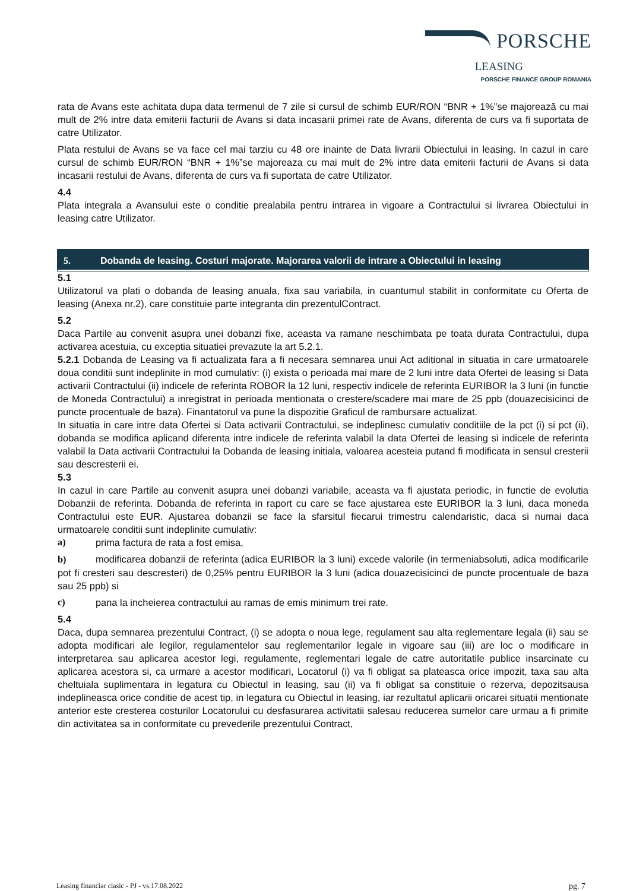PORSCHE
LEASING
PORSCHE FINANCE GROUP ROMANIA
rata de Avans este achitata dupa data termenul de 7 zile si cursul de schimb EUR/RON “BNR + 1%”se majorează cu mai mult de 2% intre data emiterii facturii de Avans si data incasarii primei rate de Avans, diferenta de curs va fi suportata de catre Utilizator.
Plata restului de Avans se va face cel mai tarziu cu 48 ore inainte de Data livrarii Obiectului in leasing. In cazul in care cursul de schimb EUR/RON “BNR + 1%”se majoreaza cu mai mult de 2% intre data emiterii facturii de Avans si data incasarii restului de Avans, diferenta de curs va fi suportata de catre Utilizator.
4.4
Plata integrala a Avansului este o conditie prealabila pentru intrarea in vigoare a Contractului si livrarea Obiectului in leasing catre Utilizator.
5. Dobanda de leasing. Costuri majorate. Majorarea valorii de intrare a Obiectului in leasing
5.1
Utilizatorul va plati o dobanda de leasing anuala, fixa sau variabila, in cuantumul stabilit in conformitate cu Oferta de leasing (Anexa nr.2), care constituie parte integranta din prezentulContract.
5.2
Daca Partile au convenit asupra unei dobanzi fixe, aceasta va ramane neschimbata pe toata durata Contractului, dupa activarea acestuia, cu exceptia situatiei prevazute la art 5.2.1.
5.2.1 Dobanda de Leasing va fi actualizata fara a fi necesara semnarea unui Act aditional in situatia in care urmatoarele doua conditii sunt indeplinite in mod cumulativ: (i) exista o perioada mai mare de 2 luni intre data Ofertei de leasing si Data activarii Contractului (ii) indicele de referinta ROBOR la 12 luni, respectiv indicele de referinta EURIBOR la 3 luni (in functie de Moneda Contractului) a inregistrat in perioada mentionata o crestere/scadere mai mare de 25 ppb (douazecisicinci de puncte procentuale de baza). Finantatorul va pune la dispozitie Graficul de rambursare actualizat.
In situatia in care intre data Ofertei si Data activarii Contractului, se indeplinesc cumulativ conditiile de la pct (i) si pct (ii), dobanda se modifica aplicand diferenta intre indicele de referinta valabil la data Ofertei de leasing si indicele de referinta valabil la Data activarii Contractului la Dobanda de leasing initiala, valoarea acesteia putand fi modificata in sensul cresterii sau descresterii ei.
5.3
In cazul in care Partile au convenit asupra unei dobanzi variabile, aceasta va fi ajustata periodic, in functie de evolutia Dobanzii de referinta. Dobanda de referinta in raport cu care se face ajustarea este EURIBOR la 3 luni, daca moneda Contractului este EUR. Ajustarea dobanzii se face la sfarsitul fiecarui trimestru calendaristic, daca si numai daca urmatoarele conditii sunt indeplinite cumulativ:
a) prima factura de rata a fost emisa,
b) modificarea dobanzii de referinta (adica EURIBOR la 3 luni) excede valorile (in termeniabsoluti, adica modificarile pot fi cresteri sau descresteri) de 0,25% pentru EURIBOR la 3 luni (adica douazecisicinci de puncte procentuale de baza sau 25 ppb) si
c) pana la incheierea contractului au ramas de emis minimum trei rate.
5.4
Daca, dupa semnarea prezentului Contract, (i) se adopta o noua lege, regulament sau alta reglementare legala (ii) sau se adopta modificari ale legilor, regulamentelor sau reglementarilor legale in vigoare sau (iii) are loc o modificare in interpretarea sau aplicarea acestor legi, regulamente, reglementari legale de catre autoritatile publice insarcinate cu aplicarea acestora si, ca urmare a acestor modificari, Locatorul (i) va fi obligat sa plateasca orice impozit, taxa sau alta cheltuiala suplimentara in legatura cu Obiectul in leasing, sau (ii) va fi obligat sa constituie o rezerva, depozitsausa indeplineasca orice conditie de acest tip, in legatura cu Obiectul in leasing, iar rezultatul aplicarii oricarei situatii mentionate anterior este cresterea costurilor Locatorului cu desfasurarea activitatii salesau reducerea sumelor care urmau a fi primite din activitatea sa in conformitate cu prevederile prezentului Contract,
Leasing financiar clasic - PJ - vs.17.08.2022 pg. 7